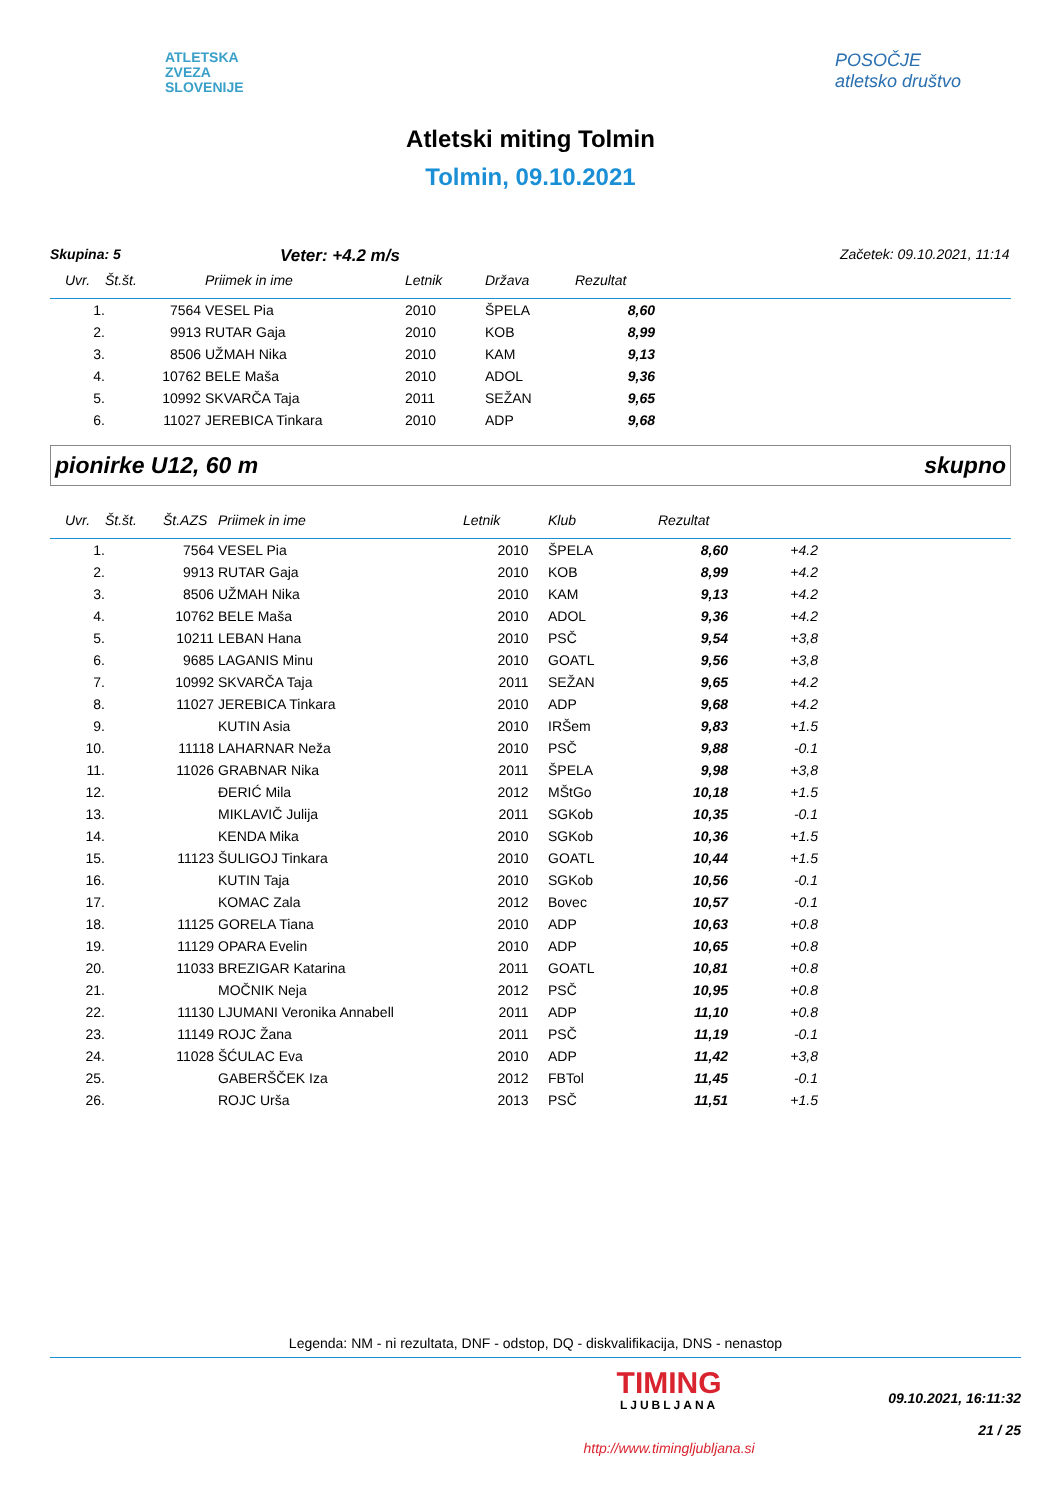ATLETSKA
ZVEZA
SLOVENIJE
POSOČJE
atletsko društvo
Atletski miting Tolmin
Tolmin, 09.10.2021
Skupina: 5 Veter: +4.2 m/s Začetek: 09.10.2021, 11:14
| Uvr. | Št.št. | Priimek in ime | Letnik | Država | Rezultat | |
| --- | --- | --- | --- | --- | --- | --- |
| 1. | 7564 | VESEL Pia | 2010 | ŠPELA | 8,60 | |
| 2. | 9913 | RUTAR Gaja | 2010 | KOB | 8,99 | |
| 3. | 8506 | UŽMAH Nika | 2010 | KAM | 9,13 | |
| 4. | 10762 | BELE Maša | 2010 | ADOL | 9,36 | |
| 5. | 10992 | SKVARČA Taja | 2011 | SEŽAN | 9,65 | |
| 6. | 11027 | JEREBICA Tinkara | 2010 | ADP | 9,68 | |
pionirke U12, 60 m skupno
| Uvr. | Št.št. | Št.AZS | Priimek in ime | Letnik | Klub | Rezultat | | |
| --- | --- | --- | --- | --- | --- | --- | --- | --- |
| 1. | | 7564 | VESEL Pia | 2010 | ŠPELA | 8,60 | +4.2 | |
| 2. | | 9913 | RUTAR Gaja | 2010 | KOB | 8,99 | +4.2 | |
| 3. | | 8506 | UŽMAH Nika | 2010 | KAM | 9,13 | +4.2 | |
| 4. | | 10762 | BELE Maša | 2010 | ADOL | 9,36 | +4.2 | |
| 5. | | 10211 | LEBAN Hana | 2010 | PSČ | 9,54 | +3,8 | |
| 6. | | 9685 | LAGANIS Minu | 2010 | GOATL | 9,56 | +3,8 | |
| 7. | | 10992 | SKVARČA Taja | 2011 | SEŽAN | 9,65 | +4.2 | |
| 8. | | 11027 | JEREBICA Tinkara | 2010 | ADP | 9,68 | +4.2 | |
| 9. | | | KUTIN Asia | 2010 | IRŠem | 9,83 | +1.5 | |
| 10. | | 11118 | LAHARNAR Neža | 2010 | PSČ | 9,88 | -0.1 | |
| 11. | | 11026 | GRABNAR Nika | 2011 | ŠPELA | 9,98 | +3,8 | |
| 12. | | | ĐERIĆ Mila | 2012 | MŠtGo | 10,18 | +1.5 | |
| 13. | | | MIKLAVIČ Julija | 2011 | SGKob | 10,35 | -0.1 | |
| 14. | | | KENDA Mika | 2010 | SGKob | 10,36 | +1.5 | |
| 15. | | 11123 | ŠULIGOJ Tinkara | 2010 | GOATL | 10,44 | +1.5 | |
| 16. | | | KUTIN Taja | 2010 | SGKob | 10,56 | -0.1 | |
| 17. | | | KOMAC Zala | 2012 | Bovec | 10,57 | -0.1 | |
| 18. | | 11125 | GORELA Tiana | 2010 | ADP | 10,63 | +0.8 | |
| 19. | | 11129 | OPARA Evelin | 2010 | ADP | 10,65 | +0.8 | |
| 20. | | 11033 | BREZIGAR Katarina | 2011 | GOATL | 10,81 | +0.8 | |
| 21. | | | MOČNIK Neja | 2012 | PSČ | 10,95 | +0.8 | |
| 22. | | 11130 | LJUMANI Veronika Annabell | 2011 | ADP | 11,10 | +0.8 | |
| 23. | | 11149 | ROJC Žana | 2011 | PSČ | 11,19 | -0.1 | |
| 24. | | 11028 | ŠĆULAC Eva | 2010 | ADP | 11,42 | +3,8 | |
| 25. | | | GABERŠČEK Iza | 2012 | FBTol | 11,45 | -0.1 | |
| 26. | | | ROJC Urša | 2013 | PSČ | 11,51 | +1.5 | |
Legenda: NM - ni rezultata, DNF - odstop, DQ - diskvalifikacija, DNS - nenastop
TIMING
LJUBLJANA
http://www.timingljubljana.si
09.10.2021, 16:11:32
21 / 25